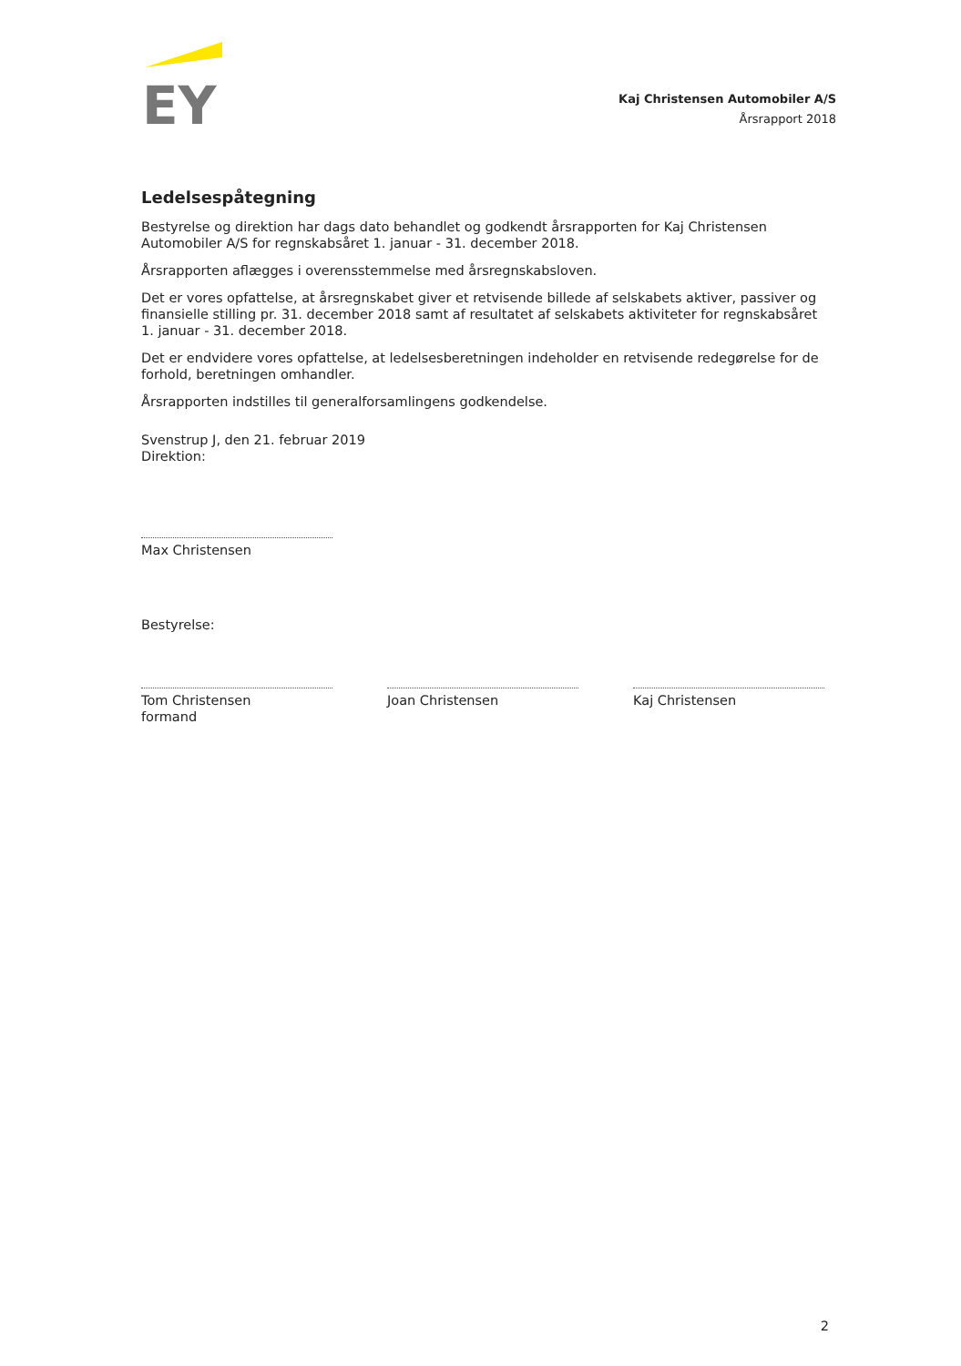EY
Kaj Christensen Automobiler A/S
Årsrapport 2018
Ledelsespåtegning
Bestyrelse og direktion har dags dato behandlet og godkendt årsrapporten for Kaj Christensen Automobiler A/S for regnskabsåret 1. januar - 31. december 2018.
Årsrapporten aflægges i overensstemmelse med årsregnskabsloven.
Det er vores opfattelse, at årsregnskabet giver et retvisende billede af selskabets aktiver, passiver og finansielle stilling pr. 31. december 2018 samt af resultatet af selskabets aktiviteter for regnskabsåret 1. januar - 31. december 2018.
Det er endvidere vores opfattelse, at ledelsesberetningen indeholder en retvisende redegørelse for de forhold, beretningen omhandler.
Årsrapporten indstilles til generalforsamlingens godkendelse.
Svenstrup J, den 21. februar 2019
Direktion:
Max Christensen
Bestyrelse:
Tom Christensen
formand
Joan Christensen Kaj Christensen
2